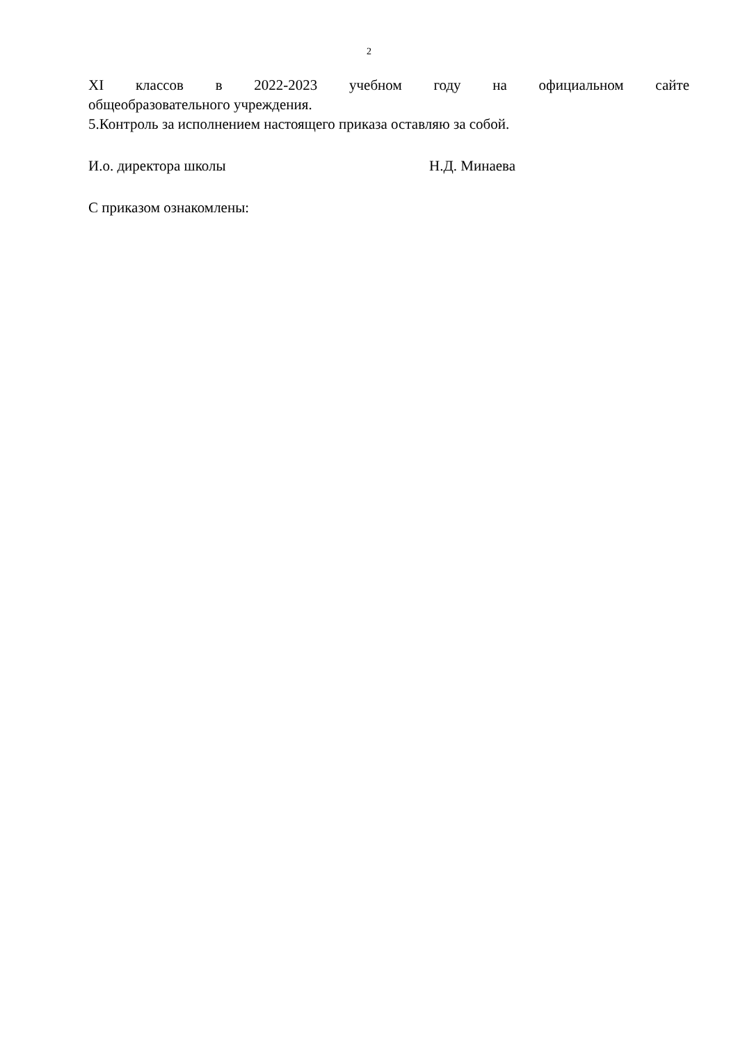2
XI классов в 2022-2023 учебном году на официальном сайте
общеобразовательного учреждения.
5.Контроль за исполнением настоящего приказа оставляю за собой.
И.о. директора школы Н.Д. Минаева
С приказом ознакомлены: